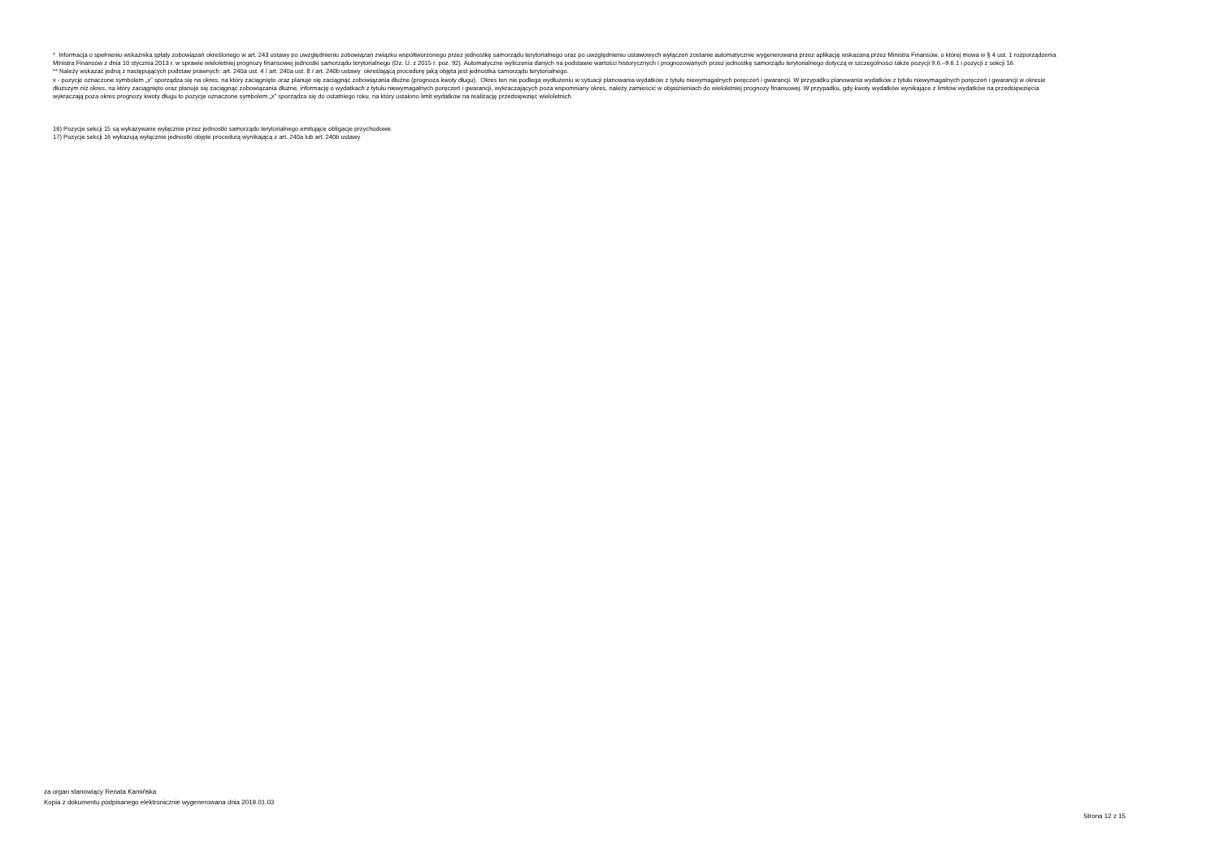* Informacja o spełnieniu wskaźnika spłaty zobowiązań określonego w art. 243 ustawy po uwzględnieniu zobowiązań związku współtworzonego przez jednostkę samorządu terytorialnego oraz po uwzględnieniu ustawowych wyłączeń zostanie automatycznie wygenerowana przez aplikację wskazaną przez Ministra Finansów, o której mowa w § 4 ust. 1 rozporządzenia Ministra Finansów z dnia 10 stycznia 2013 r. w sprawie wieloletniej prognozy finansowej jednostki samorządu terytorialnego (Dz. U. z 2015 r. poz. 92). Automatyczne wyliczenia danych na podstawie wartości historycznych i prognozowanych przez jednostkę samorządu terytorialnego dotyczą w szczególności także pozycji 9.6.–9.6.1 i pozycji z sekcji 16.
** Należy wskazać jedną z następujących podstaw prawnych: art. 240a ust. 4 / art. 240a ust. 8 / art. 240b ustawy określającą procedurę jaką objęta jest jednostka samorządu terytorialnego.
x - pozycje oznaczone symbolem „x” sporządza się na okres, na który zaciągnięto oraz planuje się zaciągnąć zobowiązania dłużne (prognoza kwoty długu). Okres ten nie podlega wydłużeniu w sytuacji planowania wydatków z tytułu niewymagalnych poręczeń i gwarancji. W przypadku planowania wydatków z tytułu niewymagalnych poręczeń i gwarancji w okresie dłuższym niż okres, na który zaciągnięto oraz planuje się zaciągnąć zobowiązania dłużne, informację o wydatkach z tytułu niewymagalnych poręczeń i gwarancji, wykraczających poza wspomniany okres, należy zamieścić w objaśnieniach do wieloletniej prognozy finansowej. W przypadku, gdy kwoty wydatków wynikające z limitów wydatków na przedsięwzięcia wykraczają poza okres prognozy kwoty długu to pozycje oznaczone symbolem „x” sporządza się do ostatniego roku, na który ustalono limit wydatków na realizację przedsięwzięć wieloletnich.
16) Pozycje sekcji 15 są wykazywane wyłącznie przez jednostki samorządu terytorialnego emitujące obligacje przychodowe.
17) Pozycje sekcji 16 wykazują wyłącznie jednostki objęte procedurą wynikającą z art. 240a lub art. 240b ustawy
za organ stanowiący Renata Kamińska
Kopia z dokumentu podpisanego elektronicznie wygenerowana dnia 2019.01.03
Strona 12 z 15